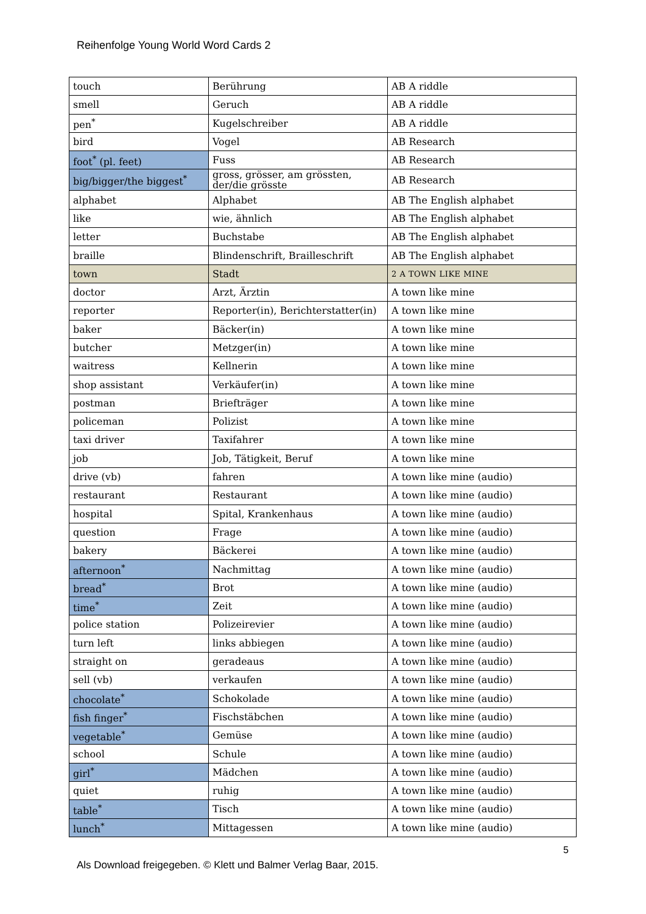Reihenfolge Young World Word Cards 2
| touch | Berührung | AB A riddle |
| smell | Geruch | AB A riddle |
| pen<sup>*</sup> | Kugelschreiber | AB A riddle |
| bird | Vogel | AB Research |
| foot<sup>*</sup> (pl. feet) | Fuss | AB Research |
| big/bigger/the biggest<sup>*</sup> | gross, grösser, am grössten, der/die grösste | AB Research |
| alphabet | Alphabet | AB The English alphabet |
| like | wie, ähnlich | AB The English alphabet |
| letter | Buchstabe | AB The English alphabet |
| braille | Blindenschrift, Brailleschrift | AB The English alphabet |
| town | Stadt | 2 A TOWN LIKE MINE |
| doctor | Arzt, Ärztin | A town like mine |
| reporter | Reporter(in), Berichterstatter(in) | A town like mine |
| baker | Bäcker(in) | A town like mine |
| butcher | Metzger(in) | A town like mine |
| waitress | Kellnerin | A town like mine |
| shop assistant | Verkäufer(in) | A town like mine |
| postman | Briefträger | A town like mine |
| policeman | Polizist | A town like mine |
| taxi driver | Taxifahrer | A town like mine |
| job | Job, Tätigkeit, Beruf | A town like mine |
| drive (vb) | fahren | A town like mine (audio) |
| restaurant | Restaurant | A town like mine (audio) |
| hospital | Spital, Krankenhaus | A town like mine (audio) |
| question | Frage | A town like mine (audio) |
| bakery | Bäckerei | A town like mine (audio) |
| afternoon<sup>*</sup> | Nachmittag | A town like mine (audio) |
| bread<sup>*</sup> | Brot | A town like mine (audio) |
| time<sup>*</sup> | Zeit | A town like mine (audio) |
| police station | Polizeirevier | A town like mine (audio) |
| turn left | links abbiegen | A town like mine (audio) |
| straight on | geradeaus | A town like mine (audio) |
| sell (vb) | verkaufen | A town like mine (audio) |
| chocolate<sup>*</sup> | Schokolade | A town like mine (audio) |
| fish finger<sup>*</sup> | Fischstäbchen | A town like mine (audio) |
| vegetable<sup>*</sup> | Gemüse | A town like mine (audio) |
| school | Schule | A town like mine (audio) |
| girl<sup>*</sup> | Mädchen | A town like mine (audio) |
| quiet | ruhig | A town like mine (audio) |
| table<sup>*</sup> | Tisch | A town like mine (audio) |
| lunch<sup>*</sup> | Mittagessen | A town like mine (audio) |
5
Als Download freigegeben. © Klett und Balmer Verlag Baar, 2015.